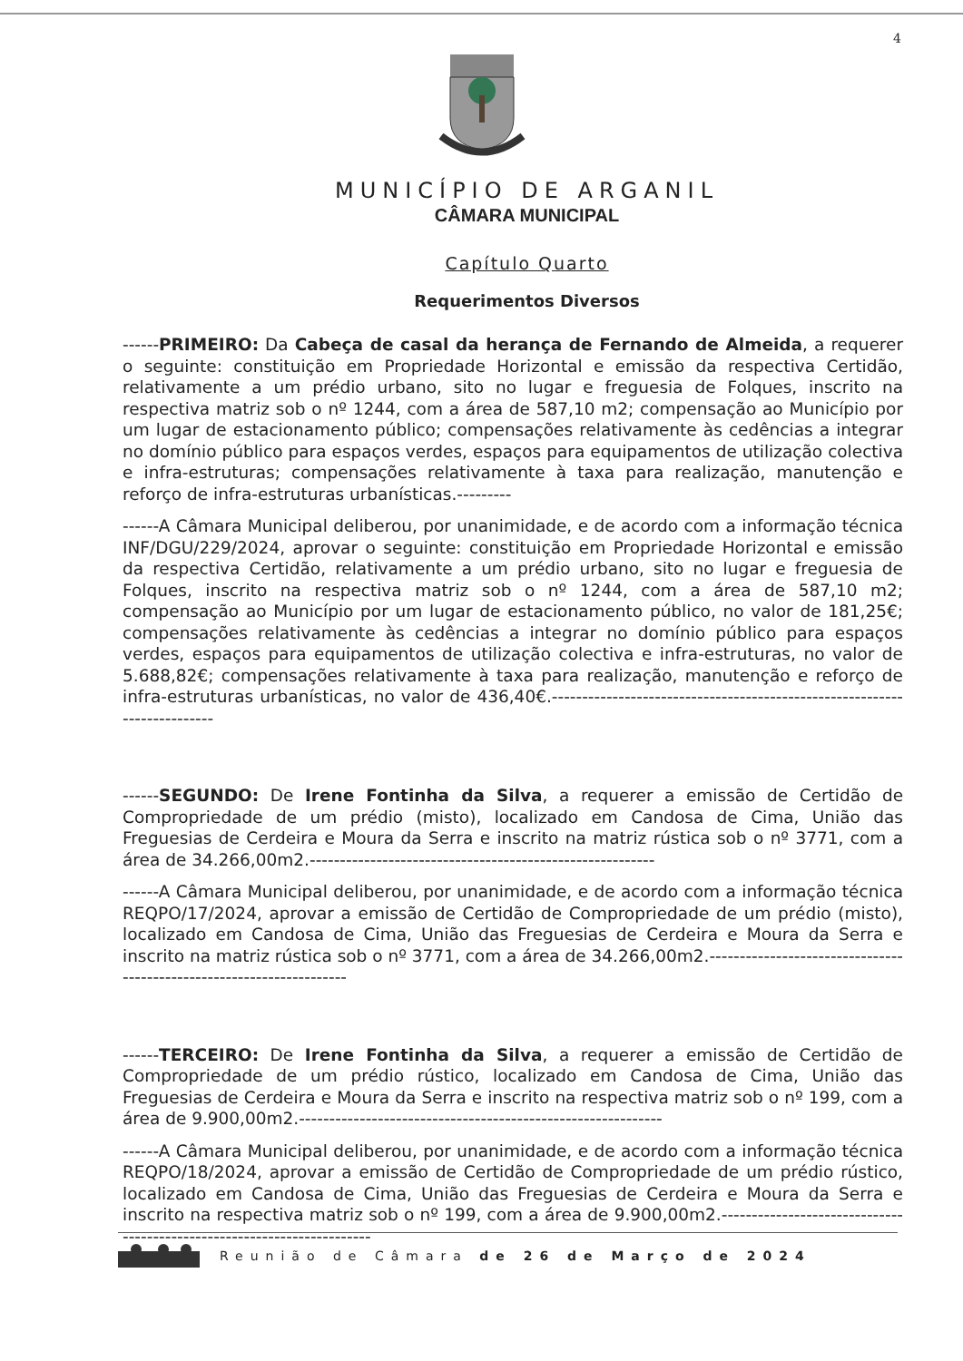4
MUNICÍPIO DE ARGANIL
CÂMARA MUNICIPAL
Capítulo Quarto
Requerimentos Diversos
------PRIMEIRO: Da Cabeça de casal da herança de Fernando de Almeida, a requerer o seguinte: constituição em Propriedade Horizontal e emissão da respectiva Certidão, relativamente a um prédio urbano, sito no lugar e freguesia de Folques, inscrito na respectiva matriz sob o nº 1244, com a área de 587,10 m2; compensação ao Município por um lugar de estacionamento público; compensações relativamente às cedências a integrar no domínio público para espaços verdes, espaços para equipamentos de utilização colectiva e infra-estruturas; compensações relativamente à taxa para realização, manutenção e reforço de infra-estruturas urbanísticas.---------
------A Câmara Municipal deliberou, por unanimidade, e de acordo com a informação técnica INF/DGU/229/2024, aprovar o seguinte: constituição em Propriedade Horizontal e emissão da respectiva Certidão, relativamente a um prédio urbano, sito no lugar e freguesia de Folques, inscrito na respectiva matriz sob o nº 1244, com a área de 587,10 m2; compensação ao Município por um lugar de estacionamento público, no valor de 181,25€; compensações relativamente às cedências a integrar no domínio público para espaços verdes, espaços para equipamentos de utilização colectiva e infra-estruturas, no valor de 5.688,82€; compensações relativamente à taxa para realização, manutenção e reforço de infra-estruturas urbanísticas, no valor de 436,40€.-------------------------------------------------------------------------
------SEGUNDO: De Irene Fontinha da Silva, a requerer a emissão de Certidão de Compropriedade de um prédio (misto), localizado em Candosa de Cima, União das Freguesias de Cerdeira e Moura da Serra e inscrito na matriz rústica sob o nº 3771, com a área de 34.266,00m2.---------------------------------------------------------
------A Câmara Municipal deliberou, por unanimidade, e de acordo com a informação técnica REQPO/17/2024, aprovar a emissão de Certidão de Compropriedade de um prédio (misto), localizado em Candosa de Cima, União das Freguesias de Cerdeira e Moura da Serra e inscrito na matriz rústica sob o nº 3771, com a área de 34.266,00m2.---------------------------------------------------------------------
------TERCEIRO: De Irene Fontinha da Silva, a requerer a emissão de Certidão de Compropriedade de um prédio rústico, localizado em Candosa de Cima, União das Freguesias de Cerdeira e Moura da Serra e inscrito na respectiva matriz sob o nº 199, com a área de 9.900,00m2.------------------------------------------------------------
------A Câmara Municipal deliberou, por unanimidade, e de acordo com a informação técnica REQPO/18/2024, aprovar a emissão de Certidão de Compropriedade de um prédio rústico, localizado em Candosa de Cima, União das Freguesias de Cerdeira e Moura da Serra e inscrito na respectiva matriz sob o nº 199, com a área de 9.900,00m2.-----------------------------------------------------------------------
Reunião de Câmara de 26 de Março de 2024